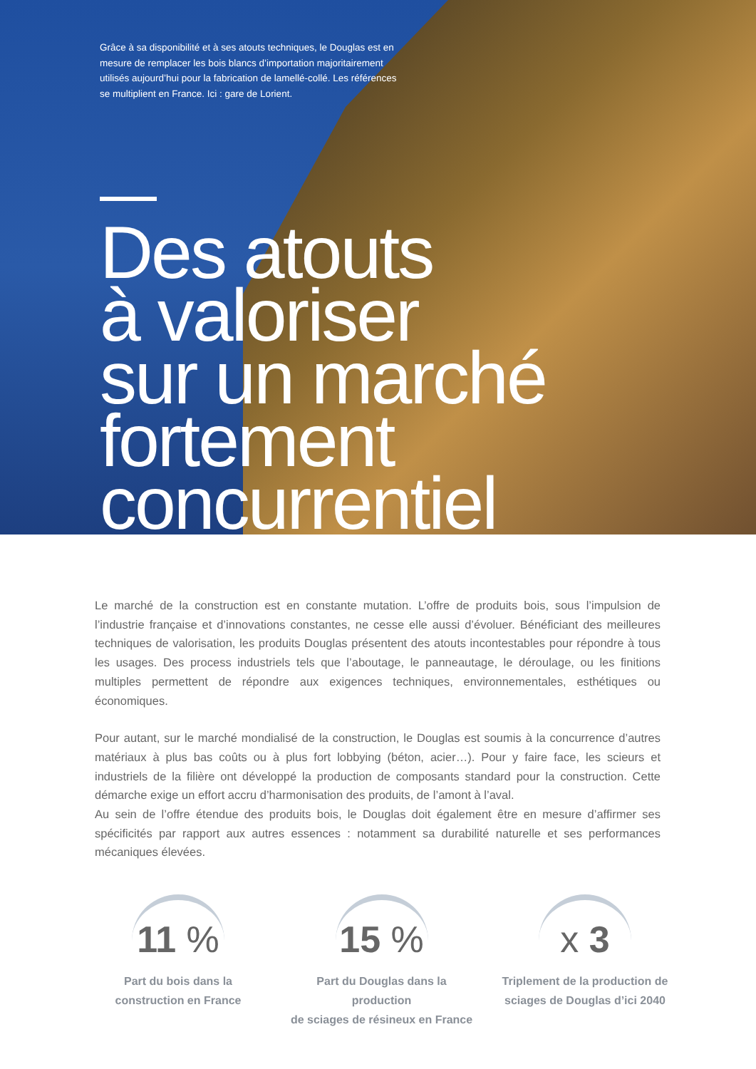Grâce à sa disponibilité et à ses atouts techniques, le Douglas est en mesure de remplacer les bois blancs d’importation majoritairement utilisés aujourd’hui pour la fabrication de lamellé-collé. Les références se multiplient en France. Ici : gare de Lorient.
Des atouts
à valoriser
sur un marché
fortement
concurrentiel
Le marché de la construction est en constante mutation. L’offre de produits bois, sous l’impulsion de l’industrie française et d’innovations constantes, ne cesse elle aussi d’évoluer. Bénéficiant des meilleures techniques de valorisation, les produits Douglas présentent des atouts incontestables pour répondre à tous les usages. Des process industriels tels que l’aboutage, le panneautage, le déroulage, ou les finitions multiples permettent de répondre aux exigences techniques, environnementales, esthétiques ou économiques.
Pour autant, sur le marché mondialisé de la construction, le Douglas est soumis à la concurrence d’autres matériaux à plus bas coûts ou à plus fort lobbying (béton, acier…). Pour y faire face, les scieurs et industriels de la filière ont développé la production de composants standard pour la construction. Cette démarche exige un effort accru d’harmonisation des produits, de l’amont à l’aval.
Au sein de l’offre étendue des produits bois, le Douglas doit également être en mesure d’affirmer ses spécificités par rapport aux autres essences : notamment sa durabilité naturelle et ses performances mécaniques élevées.
11 %
Part du bois dans la
construction en France
15 %
Part du Douglas dans la production
de sciages de résineux en France
x 3
Triplement de la production de
sciages de Douglas d’ici 2040